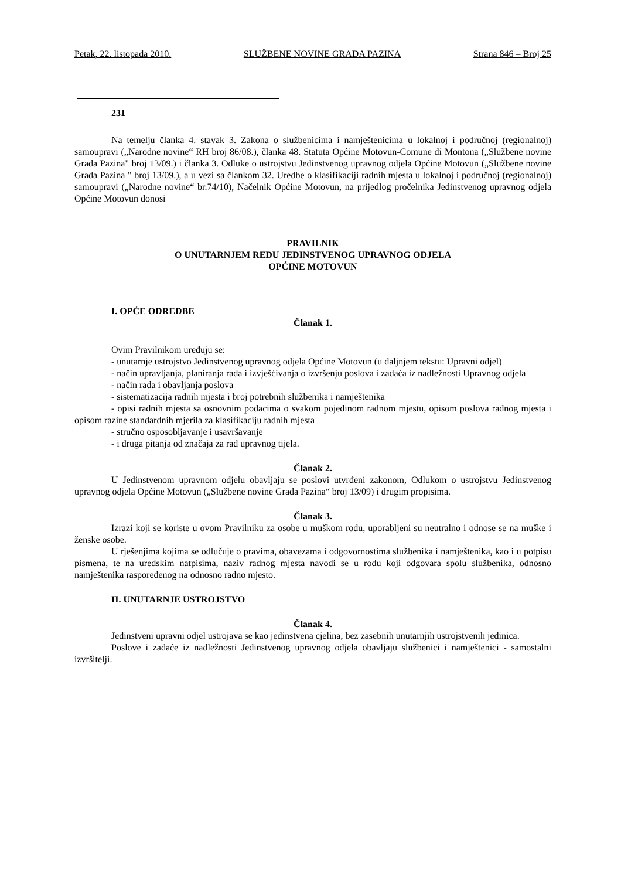Petak, 22. listopada 2010. SLUŽBENE NOVINE GRADA PAZINA Strana 846 – Broj 25
231
Na temelju članka 4. stavak 3. Zakona o službenicima i namještenicima u lokalnoj i područnoj (regionalnoj) samoupravi („Narodne novine“ RH broj 86/08.), članka 48. Statuta Općine Motovun-Comune di Montona („Službene novine Grada Pazina" broj 13/09.) i članka 3. Odluke o ustrojstvu Jedinstvenog upravnog odjela Općine Motovun („Službene novine Grada Pazina " broj 13/09.), a u vezi sa člankom 32. Uredbe o klasifikaciji radnih mjesta u lokalnoj i područnoj (regionalnoj) samoupravi („Narodne novine“ br.74/10), Načelnik Općine Motovun, na prijedlog pročelnika Jedinstvenog upravnog odjela Općine Motovun donosi
PRAVILNIK
O UNUTARNJEM REDU JEDINSTVENOG UPRAVNOG ODJELA
OPĆINE MOTOVUN
I. OPĆE ODREDBE
Članak 1.
Ovim Pravilnikom uređuju se:
- unutarnje ustrojstvo Jedinstvenog upravnog odjela Općine Motovun (u daljnjem tekstu: Upravni odjel)
- način upravljanja, planiranja rada i izvješćivanja o izvršenju poslova i zadaća iz nadležnosti Upravnog odjela
- način rada i obavljanja poslova
- sistematizacija radnih mjesta i broj potrebnih službenika i namještenika
- opisi radnih mjesta sa osnovnim podacima o svakom pojedinom radnom mjestu, opisom poslova radnog mjesta i opisom razine standardnih mjerila za klasifikaciju radnih mjesta
- stručno osposobljavanje i usavršavanje
- i druga pitanja od značaja za rad upravnog tijela.
Članak 2.
U Jedinstvenom upravnom odjelu obavljaju se poslovi utvrđeni zakonom, Odlukom o ustrojstvu Jedinstvenog upravnog odjela Općine Motovun („Službene novine Grada Pazina“ broj 13/09) i drugim propisima.
Članak 3.
Izrazi koji se koriste u ovom Pravilniku za osobe u muškom rodu, uporabljeni su neutralno i odnose se na muške i ženske osobe.
U rješenjima kojima se odlučuje o pravima, obavezama i odgovornostima službenika i namještenika, kao i u potpisu pismena, te na uredskim natpisima, naziv radnog mjesta navodi se u rodu koji odgovara spolu službenika, odnosno namještenika raspoređenog na odnosno radno mjesto.
II. UNUTARNJE USTROJSTVO
Članak 4.
Jedinstveni upravni odjel ustrojava se kao jedinstvena cjelina, bez zasebnih unutarnjih ustrojstvenih jedinica.
Poslove i zadaće iz nadležnosti Jedinstvenog upravnog odjela obavljaju službenici i namještenici - samostalni izvršitelji.